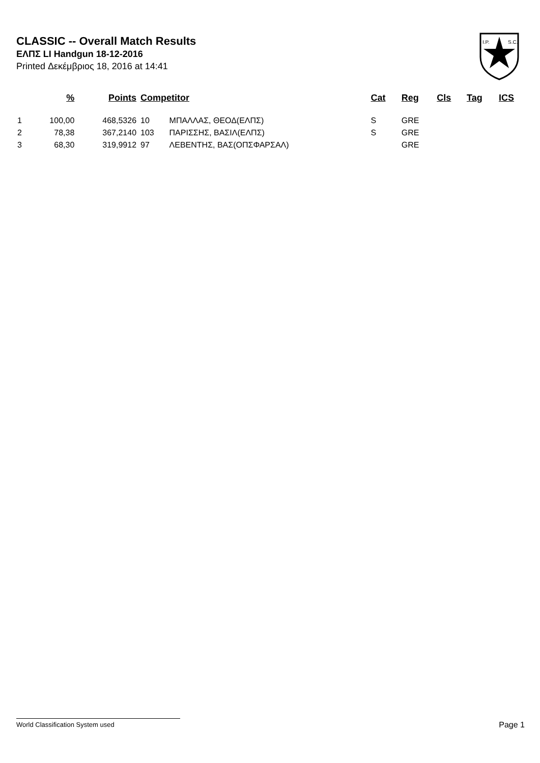CLASSIC -- Overall Match Results
ΕΛΠΣ LI Handgun 18-12-2016
Printed Δεκέμβριος 18, 2016 at 14:41
I.P.
S.C.
| | % | Points | Competitor | | Cat | Reg | Cls | Tag | ICS |
| --- | --- | --- | --- | --- | --- | --- | --- | --- | --- |
| 1 | 100,00 | 468,5326 | 10 | ΜΠΑΛΛΑΣ, ΘΕΟΔ(ΕΛΠΣ) | S | GRE | | | |
| 2 | 78,38 | 367,2140 | 103 | ΠΑΡΙΣΣΗΣ, ΒΑΣΙΛ(ΕΛΠΣ) | S | GRE | | | |
| 3 | 68,30 | 319,9912 | 97 | ΛΕΒΕΝΤΗΣ, ΒΑΣ(ΟΠΣΦΑΡΣΑΛ) | | GRE | | | |
World Classification System used Page 1